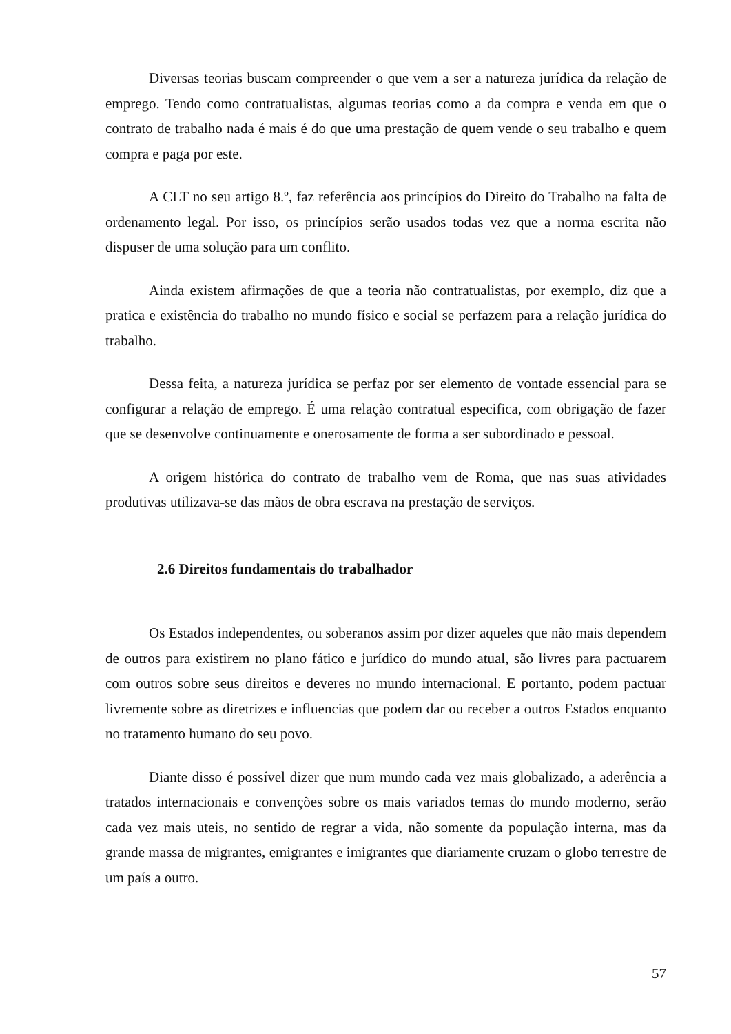Diversas teorias buscam compreender o que vem a ser a natureza jurídica da relação de emprego. Tendo como contratualistas, algumas teorias como a da compra e venda em que o contrato de trabalho nada é mais é do que uma prestação de quem vende o seu trabalho e quem compra e paga por este.
A CLT no seu artigo 8.º, faz referência aos princípios do Direito do Trabalho na falta de ordenamento legal. Por isso, os princípios serão usados todas vez que a norma escrita não dispuser de uma solução para um conflito.
Ainda existem afirmações de que a teoria não contratualistas, por exemplo, diz que a pratica e existência do trabalho no mundo físico e social se perfazem para a relação jurídica do trabalho.
Dessa feita, a natureza jurídica se perfaz por ser elemento de vontade essencial para se configurar a relação de emprego. É uma relação contratual especifica, com obrigação de fazer que se desenvolve continuamente e onerosamente de forma a ser subordinado e pessoal.
A origem histórica do contrato de trabalho vem de Roma, que nas suas atividades produtivas utilizava-se das mãos de obra escrava na prestação de serviços.
2.6 Direitos fundamentais do trabalhador
Os Estados independentes, ou soberanos assim por dizer aqueles que não mais dependem de outros para existirem no plano fático e jurídico do mundo atual, são livres para pactuarem com outros sobre seus direitos e deveres no mundo internacional. E portanto, podem pactuar livremente sobre as diretrizes e influencias que podem dar ou receber a outros Estados enquanto no tratamento humano do seu povo.
Diante disso é possível dizer que num mundo cada vez mais globalizado, a aderência a tratados internacionais e convenções sobre os mais variados temas do mundo moderno, serão cada vez mais uteis, no sentido de regrar a vida, não somente da população interna, mas da grande massa de migrantes, emigrantes e imigrantes que diariamente cruzam o globo terrestre de um país a outro.
57